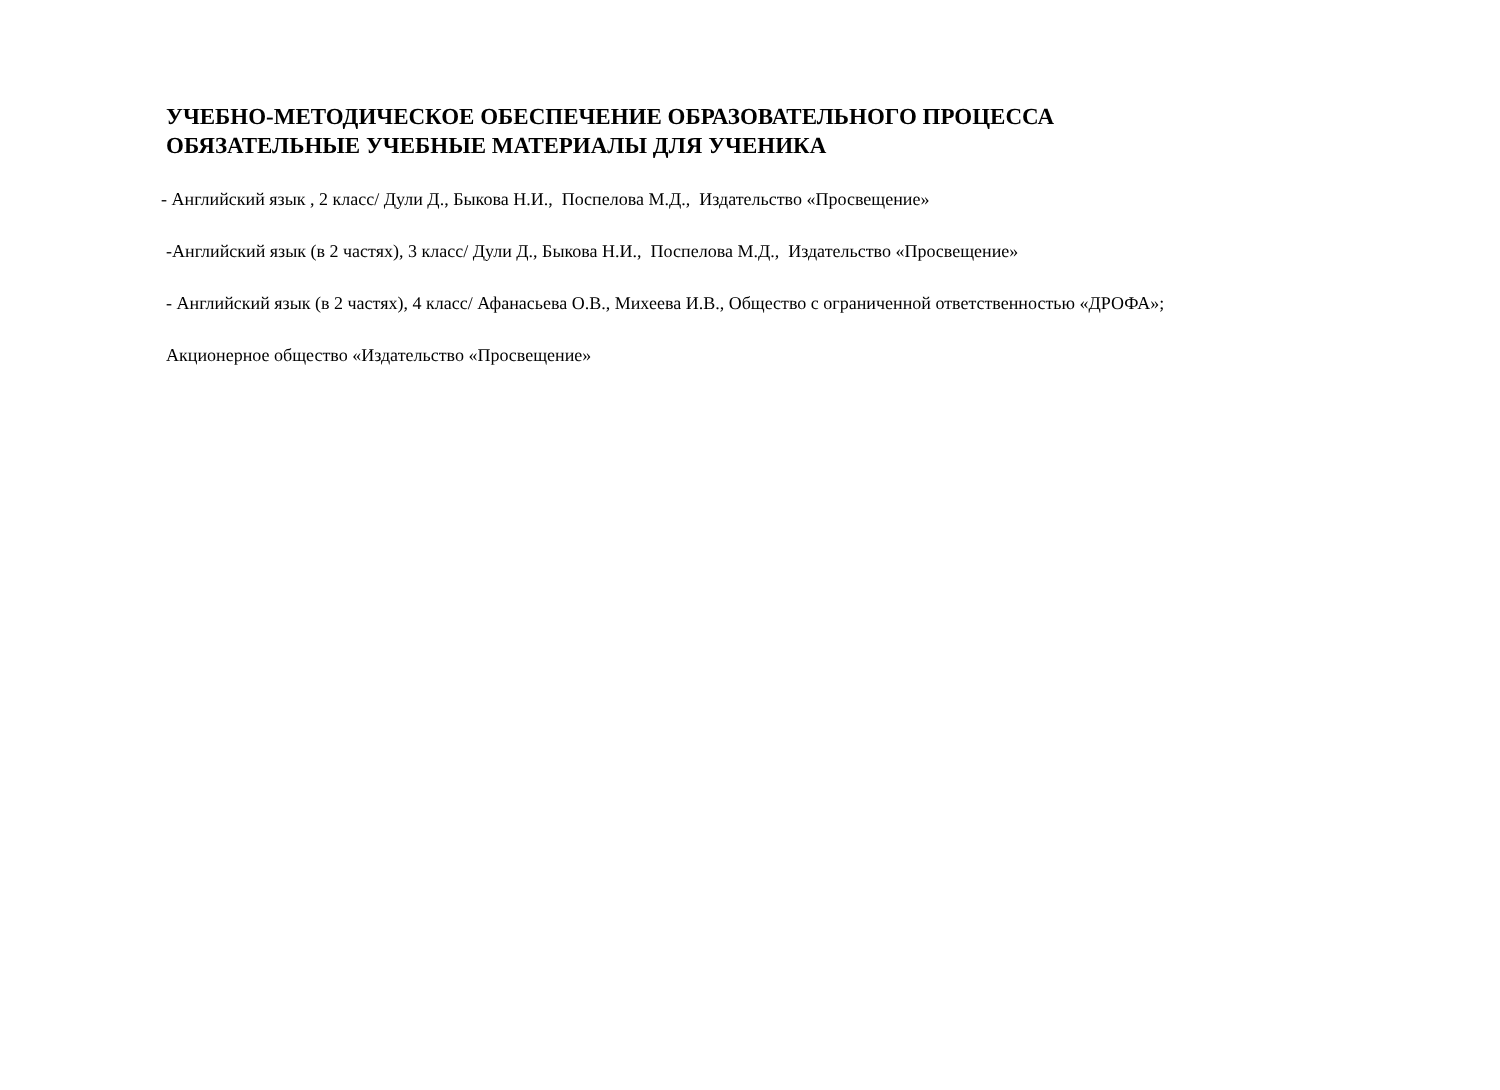УЧЕБНО-МЕТОДИЧЕСКОЕ ОБЕСПЕЧЕНИЕ ОБРАЗОВАТЕЛЬНОГО ПРОЦЕССА
ОБЯЗАТЕЛЬНЫЕ УЧЕБНЫЕ МАТЕРИАЛЫ ДЛЯ УЧЕНИКА
- Английский язык , 2 класс/ Дули Д., Быкова Н.И., Поспелова М.Д., Издательство «Просвещение»
-Английский язык (в 2 частях), 3 класс/ Дули Д., Быкова Н.И., Поспелова М.Д., Издательство «Просвещение»
- Английский язык (в 2 частях), 4 класс/ Афанасьева О.В., Михеева И.В., Общество с ограниченной ответственностью «ДРОФА»;
Акционерное общество «Издательство «Просвещение»